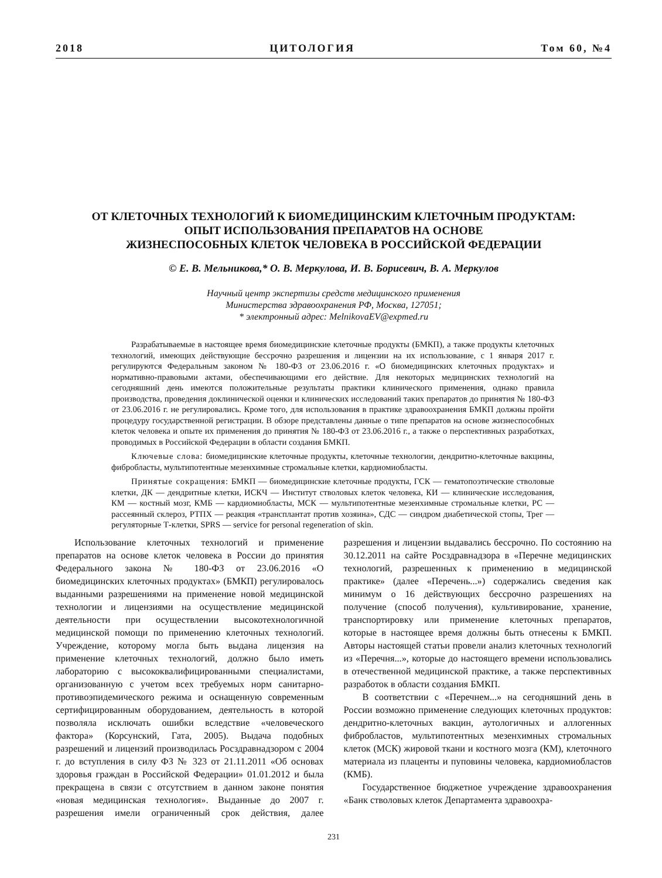2018 ЦИТОЛОГИЯ Том 60, №4
ОТ КЛЕТОЧНЫХ ТЕХНОЛОГИЙ К БИОМЕДИЦИНСКИМ КЛЕТОЧНЫМ ПРОДУКТАМ:
ОПЫТ ИСПОЛЬЗОВАНИЯ ПРЕПАРАТОВ НА ОСНОВЕ
ЖИЗНЕСПОСОБНЫХ КЛЕТОК ЧЕЛОВЕКА В РОССИЙСКОЙ ФЕДЕРАЦИИ
© Е. В. Мельникова,* О. В. Меркулова, И. В. Борисевич, В. А. Меркулов
Научный центр экспертизы средств медицинского применения
Министерства здравоохранения РФ, Москва, 127051;
* электронный адрес: MelnikovaEV@expmed.ru
Разрабатываемые в настоящее время биомедицинские клеточные продукты (БМКП), а также продукты клеточных технологий, имеющих действующие бессрочно разрешения и лицензии на их использование, с 1 января 2017 г. регулируются Федеральным законом № 180-ФЗ от 23.06.2016 г. «О биомедицинских клеточных продуктах» и нормативно-правовыми актами, обеспечивающими его действие. Для некоторых медицинских технологий на сегодняшний день имеются положительные результаты практики клинического применения, однако правила производства, проведения доклинической оценки и клинических исследований таких препаратов до принятия № 180-ФЗ от 23.06.2016 г. не регулировались. Кроме того, для использования в практике здравоохранения БМКП должны пройти процедуру государственной регистрации. В обзоре представлены данные о типе препаратов на основе жизнеспособных клеток человека и опыте их применения до принятия № 180-ФЗ от 23.06.2016 г., а также о перспективных разработках, проводимых в Российской Федерации в области создания БМКП.
Ключевые слова: биомедицинские клеточные продукты, клеточные технологии, дендритно-клеточные вакцины, фибробласты, мультипотентные мезенхимные стромальные клетки, кардиомиобласты.
Принятые сокращения: БМКП — биомедицинские клеточные продукты, ГСК — гематопоэтические стволовые клетки, ДК — дендритные клетки, ИСКЧ — Институт стволовых клеток человека, КИ — клинические исследования, КМ — костный мозг, КМБ — кардиомиобласты, МСК — мультипотентные мезенхимные стромальные клетки, РС — рассеянный склероз, РТПХ — реакция «трансплантат против хозяина», СДС — синдром диабетической стопы, Трег — регуляторные Т-клетки, SPRS — service for personal regeneration of skin.
Использование клеточных технологий и применение препаратов на основе клеток человека в России до принятия Федерального закона № 180-ФЗ от 23.06.2016 «О биомедицинских клеточных продуктах» (БМКП) регулировалось выданными разрешениями на применение новой медицинской технологии и лицензиями на осуществление медицинской деятельности при осуществлении высокотехнологичной медицинской помощи по применению клеточных технологий. Учреждение, которому могла быть выдана лицензия на применение клеточных технологий, должно было иметь лабораторию с высококвалифицированными специалистами, организованную с учетом всех требуемых норм санитарно-противоэпидемического режима и оснащенную современным сертифицированным оборудованием, деятельность в которой позволяла исключать ошибки вследствие «человеческого фактора» (Корсунский, Гата, 2005). Выдача подобных разрешений и лицензий производилась Росздравнадзором с 2004 г. до вступления в силу ФЗ № 323 от 21.11.2011 «Об основах здоровья граждан в Российской Федерации» 01.01.2012 и была прекращена в связи с отсутствием в данном законе понятия «новая медицинская технология». Выданные до 2007 г. разрешения имели ограниченный срок действия, далее разрешения и лицензии выдавались бессрочно. По состоянию на 30.12.2011 на сайте Росздравнадзора в «Перечне медицинских технологий, разрешенных к применению в медицинской практике» (далее «Перечень...») содержались сведения как минимум о 16 действующих бессрочно разрешениях на получение (способ получения), культивирование, хранение, транспортировку или применение клеточных препаратов, которые в настоящее время должны быть отнесены к БМКП. Авторы настоящей статьи провели анализ клеточных технологий из «Перечня...», которые до настоящего времени использовались в отечественной медицинской практике, а также перспективных разработок в области создания БМКП.
В соответствии с «Перечнем...» на сегодняшний день в России возможно применение следующих клеточных продуктов: дендритно-клеточных вакцин, аутологичных и аллогенных фибробластов, мультипотентных мезенхимных стромальных клеток (МСК) жировой ткани и костного мозга (КМ), клеточного материала из плаценты и пуповины человека, кардиомиобластов (КМБ).
Государственное бюджетное учреждение здравоохранения «Банк стволовых клеток Департамента здравоохра-
231